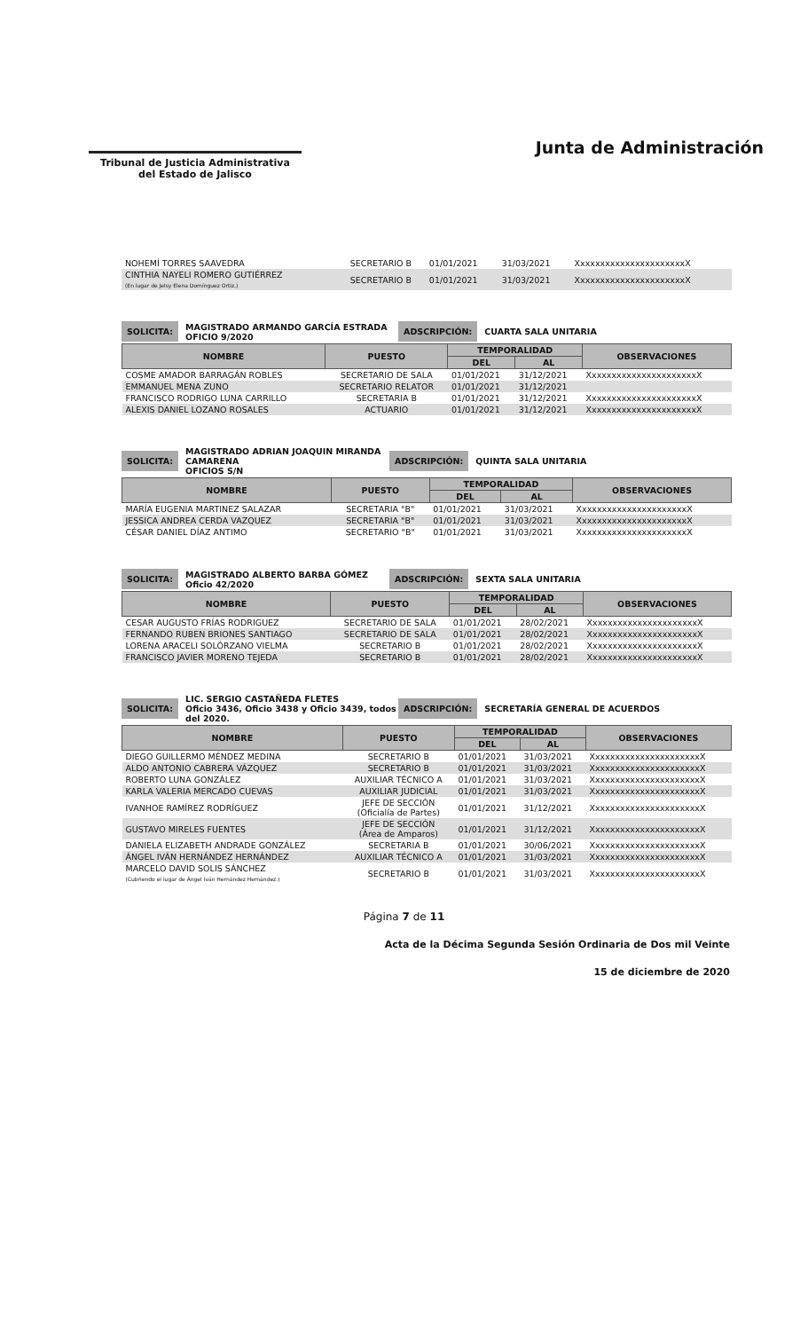Tribunal de Justicia Administrativa
del Estado de Jalisco
Junta de Administración
| NOHEMÍ TORRES SAAVEDRA | SECRETARIO B | 01/01/2021 | 31/03/2021 | XxxxxxxxxxxxxxxxxxxxxxX |
| CINTHIA NAYELI ROMERO GUTIÉRREZ (En lugar de Jelsy Elena Domínguez Ortiz.) | SECRETARIO B | 01/01/2021 | 31/03/2021 | XxxxxxxxxxxxxxxxxxxxxxX |
SOLICITA: MAGISTRADO ARMANDO GARCÍA ESTRADA
OFICIO 9/2020 ADSCRIPCIÓN: CUARTA SALA UNITARIA
| NOMBRE | PUESTO | TEMPORALIDAD | | OBSERVACIONES |
| --- | --- | --- | --- | --- |
| | | DEL | AL | |
| COSME AMADOR BARRAGÁN ROBLES | SECRETARIO DE SALA | 01/01/2021 | 31/12/2021 | XxxxxxxxxxxxxxxxxxxxxxX |
| EMMANUEL MENA ZUNO | SECRETARIO RELATOR | 01/01/2021 | 31/12/2021 | |
| FRANCISCO RODRIGO LUNA CARRILLO | SECRETARIA B | 01/01/2021 | 31/12/2021 | XxxxxxxxxxxxxxxxxxxxxxX |
| ALEXIS DANIEL LOZANO ROSALES | ACTUARIO | 01/01/2021 | 31/12/2021 | XxxxxxxxxxxxxxxxxxxxxxX |
SOLICITA: MAGISTRADO ADRIAN JOAQUIN MIRANDA CAMARENA
OFICIOS S/N ADSCRIPCIÓN: QUINTA SALA UNITARIA
| NOMBRE | PUESTO | TEMPORALIDAD | | OBSERVACIONES |
| --- | --- | --- | --- | --- |
| | | DEL | AL | |
| MARÍA EUGENIA MARTINEZ SALAZAR | SECRETARIA "B" | 01/01/2021 | 31/03/2021 | XxxxxxxxxxxxxxxxxxxxxxX |
| JESSICA ANDREA CERDA VAZQUEZ | SECRETARIA "B" | 01/01/2021 | 31/03/2021 | XxxxxxxxxxxxxxxxxxxxxxX |
| CÉSAR DANIEL DÍAZ ANTIMO | SECRETARIO "B" | 01/01/2021 | 31/03/2021 | XxxxxxxxxxxxxxxxxxxxxxX |
SOLICITA: MAGISTRADO ALBERTO BARBA GÓMEZ
Oficio 42/2020 ADSCRIPCIÓN: SEXTA SALA UNITARIA
| NOMBRE | PUESTO | TEMPORALIDAD | | OBSERVACIONES |
| --- | --- | --- | --- | --- |
| | | DEL | AL | |
| CESAR AUGUSTO FRÍAS RODRIGUEZ | SECRETARIO DE SALA | 01/01/2021 | 28/02/2021 | XxxxxxxxxxxxxxxxxxxxxxX |
| FERNANDO RUBEN BRIONES SANTIAGO | SECRETARIO DE SALA | 01/01/2021 | 28/02/2021 | XxxxxxxxxxxxxxxxxxxxxxX |
| LORENA ARACELI SOLÓRZANO VIELMA | SECRETARIO B | 01/01/2021 | 28/02/2021 | XxxxxxxxxxxxxxxxxxxxxxX |
| FRANCISCO JAVIER MORENO TEJEDA | SECRETARIO B | 01/01/2021 | 28/02/2021 | XxxxxxxxxxxxxxxxxxxxxxX |
SOLICITA: LIC. SERGIO CASTAÑEDA FLETES
Oficio 3436, Oficio 3438 y Oficio 3439, todos del 2020. ADSCRIPCIÓN: SECRETARÍA GENERAL DE ACUERDOS
| NOMBRE | PUESTO | TEMPORALIDAD | | OBSERVACIONES |
| --- | --- | --- | --- | --- |
| | | DEL | AL | |
| DIEGO GUILLERMO MÉNDEZ MEDINA | SECRETARIO B | 01/01/2021 | 31/03/2021 | XxxxxxxxxxxxxxxxxxxxxxX |
| ALDO ANTONIO CABRERA VÁZQUEZ | SECRETARIO B | 01/01/2021 | 31/03/2021 | XxxxxxxxxxxxxxxxxxxxxxX |
| ROBERTO LUNA GONZÁLEZ | AUXILIAR TÉCNICO A | 01/01/2021 | 31/03/2021 | XxxxxxxxxxxxxxxxxxxxxxX |
| KARLA VALERIA MERCADO CUEVAS | AUXILIAR JUDICIAL | 01/01/2021 | 31/03/2021 | XxxxxxxxxxxxxxxxxxxxxxX |
| IVANHOE RAMÍREZ RODRÍGUEZ | JEFE DE SECCIÓN (Oficialía de Partes) | 01/01/2021 | 31/12/2021 | XxxxxxxxxxxxxxxxxxxxxxX |
| GUSTAVO MIRELES FUENTES | JEFE DE SECCIÓN (Área de Amparos) | 01/01/2021 | 31/12/2021 | XxxxxxxxxxxxxxxxxxxxxxX |
| DANIELA ELIZABETH ANDRADE GONZÁLEZ | SECRETARIA B | 01/01/2021 | 30/06/2021 | XxxxxxxxxxxxxxxxxxxxxxX |
| ÁNGEL IVÁN HERNÁNDEZ HERNÁNDEZ | AUXILIAR TÉCNICO A | 01/01/2021 | 31/03/2021 | XxxxxxxxxxxxxxxxxxxxxxX |
| MARCELO DAVID SOLIS SÁNCHEZ (Cubriendo el lugar de Ángel Iván Hernández Hernández.) | SECRETARIO B | 01/01/2021 | 31/03/2021 | XxxxxxxxxxxxxxxxxxxxxxX |
Página 7 de 11
Acta de la Décima Segunda Sesión Ordinaria de Dos mil Veinte
15 de diciembre de 2020